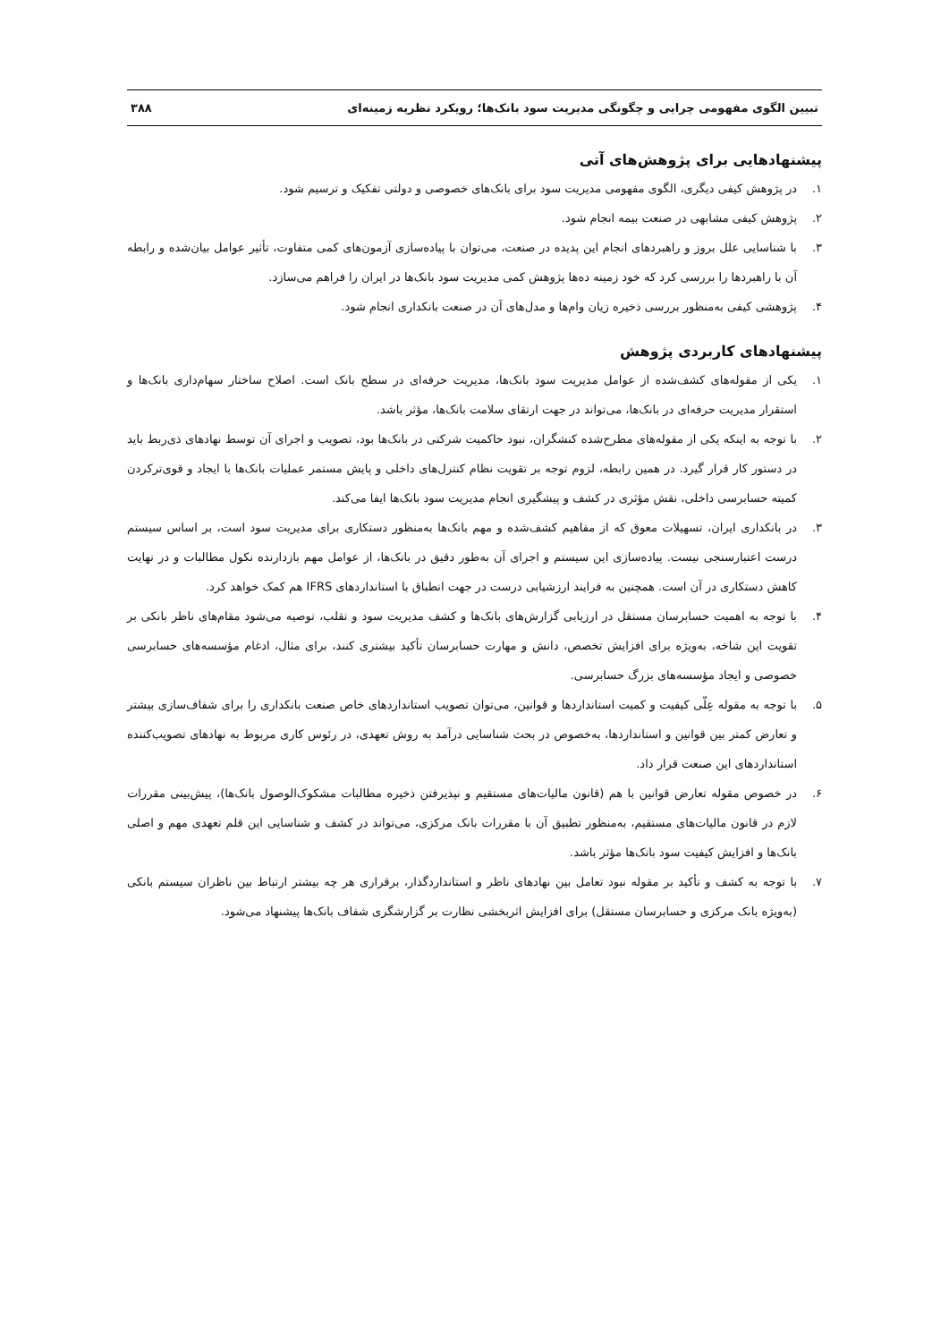تبیین الگوی مفهومی چرایی و چگونگی مدیریت سود بانک‌ها؛ رویکرد نظریه زمینه‌ای ۳۸۸
پیشنهادهایی برای پژوهش‌های آتی
۱. در پژوهش کیفی دیگری، الگوی مفهومی مدیریت سود برای بانک‌های خصوصی و دولتی تفکیک و ترسیم شود.
۲. پژوهش کیفی مشابهی در صنعت بیمه انجام شود.
۳. با شناسایی علل بروز و راهبردهای انجام این پدیده در صنعت، می‌توان با پیاده‌سازی آزمون‌های کمی متفاوت، تأثیر عوامل بیان‌شده و رابطه آن با راهبردها را بررسی کرد که خود زمینه ده‌ها پژوهش کمی مدیریت سود بانک‌ها در ایران را فراهم می‌سازد.
۴. پژوهشی کیفی به‌منظور بررسی ذخیره زیان وام‌ها و مدل‌های آن در صنعت بانکداری انجام شود.
پیشنهادهای کاربردی پژوهش
۱. یکی از مقوله‌های کشف‌شده از عوامل مدیریت سود بانک‌ها، مدیریت حرفه‌ای در سطح بانک است. اصلاح ساختار سهام‌داری بانک‌ها و استقرار مدیریت حرفه‌ای در بانک‌ها، می‌تواند در جهت ارتقای سلامت بانک‌ها، مؤثر باشد.
۲. با توجه به اینکه یکی از مقوله‌های مطرح‌شده کنشگران، نبود حاکمیت شرکتی در بانک‌ها بود، تصویب و اجرای آن توسط نهادهای ذی‌ربط باید در دستور کار قرار گیرد. در همین رابطه، لزوم توجه بر تقویت نظام کنترل‌های داخلی و پایش مستمر عملیات بانک‌ها با ایجاد و قوی‌ترکردن کمیته حسابرسی داخلی، نقش مؤثری در کشف و پیشگیری انجام مدیریت سود بانک‌ها ایفا می‌کند.
۳. در بانکداری ایران، تسهیلات معوق که از مفاهیم کشف‌شده و مهم بانک‌ها به‌منظور دستکاری برای مدیریت سود است، بر اساس سیستم درست اعتبارسنجی نیست. پیاده‌سازی این سیستم و اجرای آن به‌طور دقیق در بانک‌ها، از عوامل مهم بازدارنده نکول مطالبات و در نهایت کاهش دستکاری در آن است. همچنین به فرایند ارزشیابی درست در جهت انطباق با استانداردهای IFRS هم کمک خواهد کرد.
۴. با توجه به اهمیت حسابرسان مستقل در ارزیابی گزارش‌های بانک‌ها و کشف مدیریت سود و تقلب، توصیه می‌شود مقام‌های ناظر بانکی بر تقویت این شاخه، به‌ویژه برای افزایش تخصص، دانش و مهارت حسابرسان تأکید بیشتری کنند، برای مثال، ادغام مؤسسه‌های حسابرسی خصوصی و ایجاد مؤسسه‌های بزرگ حسابرسی.
۵. با توجه به مقوله عِلّی کیفیت و کمیت استانداردها و قوانین، می‌توان تصویب استانداردهای خاص صنعت بانکداری را برای شفاف‌سازی بیشتر و تعارض کمتر بین قوانین و استانداردها، به‌خصوص در بحث شناسایی درآمد به روش تعهدی، در رئوس کاری مربوط به نهادهای تصویب‌کننده استانداردهای این صنعت قرار داد.
۶. در خصوص مقوله تعارض قوانین با هم (قانون مالیات‌های مستقیم و نپذیرفتن ذخیره مطالبات مشکوک‌الوصول بانک‌ها)، پیش‌بینی مقررات لازم در قانون مالیات‌های مستقیم، به‌منظور تطبیق آن با مقررات بانک مرکزی، می‌تواند در کشف و شناسایی این قلم تعهدی مهم و اصلی بانک‌ها و افزایش کیفیت سود بانک‌ها مؤثر باشد.
۷. با توجه به کشف و تأکید بر مقوله نبود تعامل بین نهادهای ناظر و استانداردگذار، برقراری هر چه بیشتر ارتباط بین ناظران سیستم بانکی (به‌ویژه بانک مرکزی و حسابرسان مستقل) برای افزایش اثربخشی نظارت بر گزارشگری شفاف بانک‌ها پیشنهاد می‌شود.